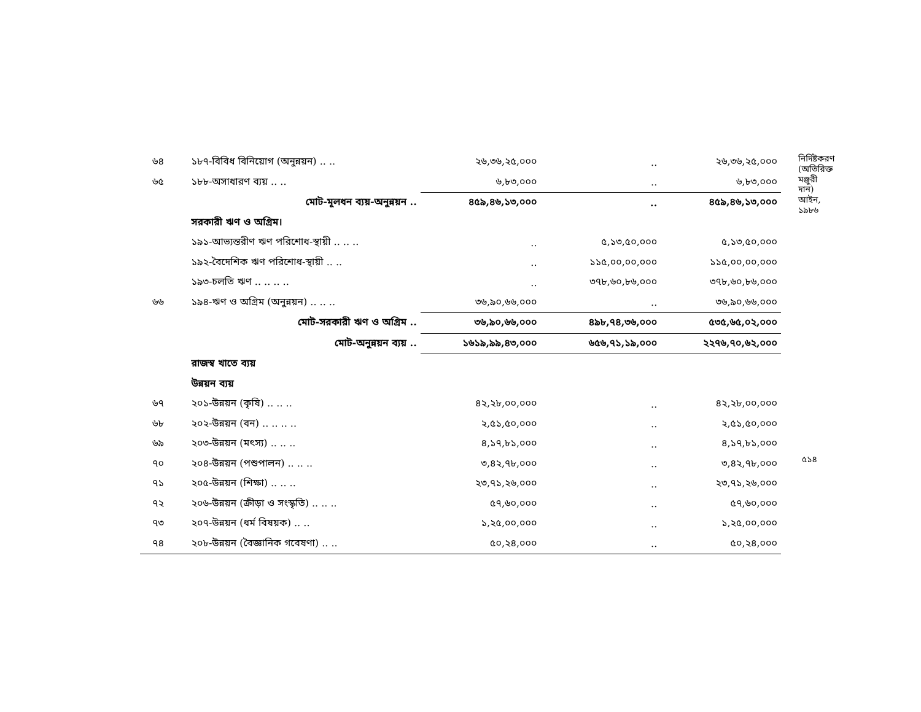| ৬৪ | ১৮৭-বিবিধ বিনিয়োগ (অনুন্নয়ন) .. .. | ২৬,৩৬,২৫,০০০ | .. | ২৬,৩৬,২৫,০০০ |
| ৬৫ | ১৮৮-অসাধারণ ব্যয় .. .. | ৬,৮৩,০০০ | .. | ৬,৮৩,০০০ |
| | মোট-মূলধন ব্যয়-অনুন্নয়ন .. | ৪৫৯,৪৬,১৩,০০০ | .. | ৪৫৯,৪৬,১৩,০০০ |
| | সরকারী ঋণ ও অগ্রিম। | | | |
| | ১৯১-আভ্যন্তরীণ ঋণ পরিশোধ-স্থায়ী .. .. .. | .. | ৫,১৩,৫০,০০০ | ৫,১৩,৫০,০০০ |
| | ১৯২-বৈদেশিক ঋণ পরিশোধ-স্থায়ী .. .. | .. | ১১৫,০০,০০,০০০ | ১১৫,০০,০০,০০০ |
| | ১৯৩-চলতি ঋণ .. .. .. .. | .. | ৩৭৮,৬০,৮৬,০০০ | ৩৭৮,৬০,৮৬,০০০ |
| ৬৬ | ১৯৪-ঋণ ও অগ্রিম (অনুন্নয়ন) .. .. .. | ৩৬,৯০,৬৬,০০০ | .. | ৩৬,৯০,৬৬,০০০ |
| | মোট-সরকারী ঋণ ও অগ্রিম .. | ৩৬,৯০,৬৬,০০০ | ৪৯৮,৭৪,৩৬,০০০ | ৫৩৫,৬৫,০২,০০০ |
| | মোট-অনুন্নয়ন ব্যয় .. | ১৬১৯,৯৯,৪৩,০০০ | ৬৫৬,৭১,১৯,০০০ | ২২৭৬,৭০,৬২,০০০ |
| | রাজস্ব খাতে ব্যয় | | | |
| | উন্নয়ন ব্যয় | | | |
| ৬৭ | ২০১-উন্নয়ন (কৃষি) .. .. .. | ৪২,২৮,০০,০০০ | .. | ৪২,২৮,০০,০০০ |
| ৬৮ | ২০২-উন্নয়ন (বন) .. .. .. .. | ২,৫১,৫০,০০০ | .. | ২,৫১,৫০,০০০ |
| ৬৯ | ২০৩-উন্নয়ন (মৎস্য) .. .. .. | ৪,১৭,৮১,০০০ | .. | ৪,১৭,৮১,০০০ |
| ৭০ | ২০৪-উন্নয়ন (পশুপালন) .. .. .. | ৩,৪২,৭৮,০০০ | .. | ৩,৪২,৭৮,০০০ |
| ৭১ | ২০৫-উন্নয়ন (শিক্ষা) .. .. .. | ২৩,৭১,২৬,০০০ | .. | ২৩,৭১,২৬,০০০ |
| ৭২ | ২০৬-উন্নয়ন (ক্রীড়া ও সংস্কৃতি) .. .. .. | ৫৭,৬০,০০০ | .. | ৫৭,৬০,০০০ |
| ৭৩ | ২০৭-উন্নয়ন (ধর্ম বিষয়ক) .. .. | ১,২৫,০০,০০০ | .. | ১,২৫,০০,০০০ |
| ৭৪ | ২০৮-উন্নয়ন (বৈজ্ঞানিক গবেষণা) .. .. | ৫০,২৪,০০০ | .. | ৫০,২৪,০০০ |
নির্দিষ্টকরণ (অতিরিক্ত মঞ্জুরী দান) আইন, ১৯৮৬
৫১৪